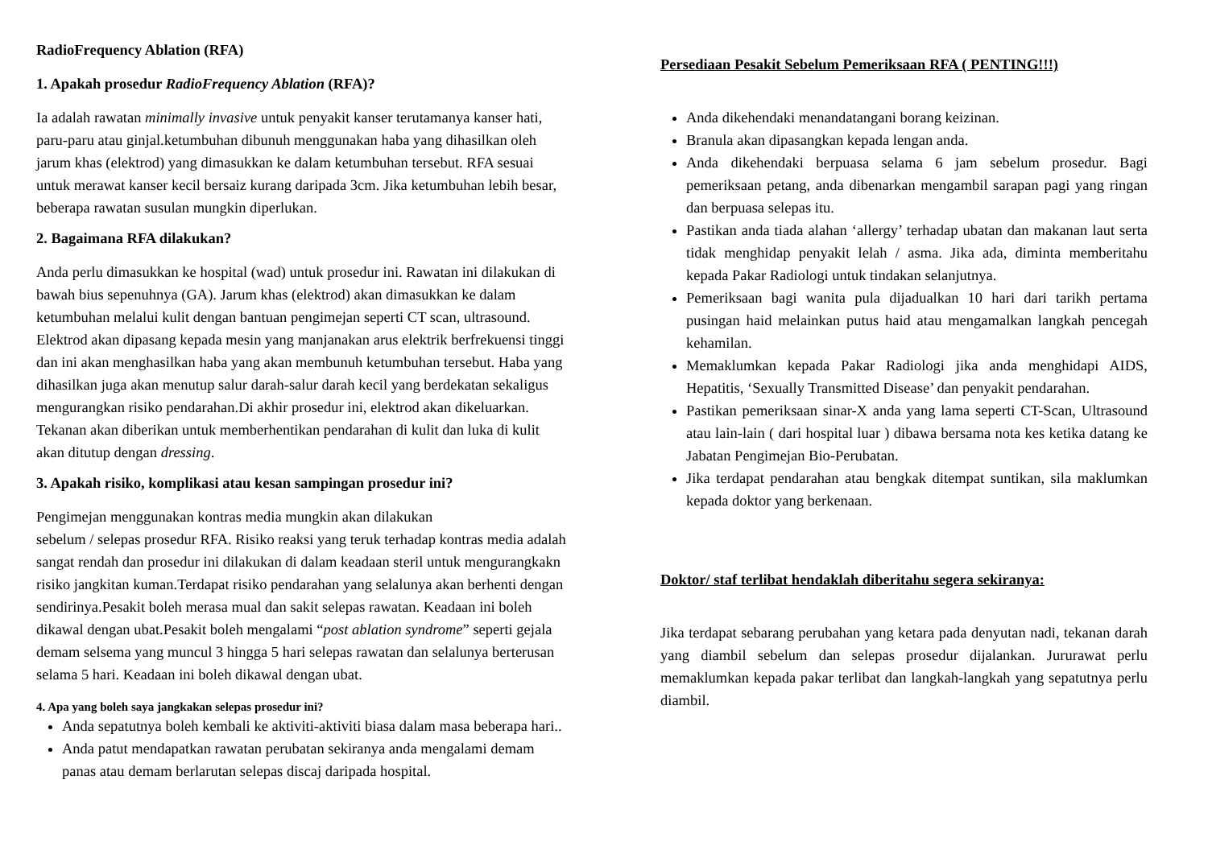RadioFrequency Ablation (RFA)
1. Apakah prosedur RadioFrequency Ablation (RFA)?
Ia adalah rawatan minimally invasive untuk penyakit kanser terutamanya kanser hati, paru-paru atau ginjal.ketumbuhan dibunuh menggunakan haba yang dihasilkan oleh jarum khas (elektrod) yang dimasukkan ke dalam ketumbuhan tersebut. RFA sesuai untuk merawat kanser kecil bersaiz kurang daripada 3cm. Jika ketumbuhan lebih besar, beberapa rawatan susulan mungkin diperlukan.
2. Bagaimana RFA dilakukan?
Anda perlu dimasukkan ke hospital (wad) untuk prosedur ini. Rawatan ini dilakukan di bawah bius sepenuhnya (GA). Jarum khas (elektrod) akan dimasukkan ke dalam ketumbuhan melalui kulit dengan bantuan pengimejan seperti CT scan, ultrasound. Elektrod akan dipasang kepada mesin yang manjanakan arus elektrik berfrekuensi tinggi dan ini akan menghasilkan haba yang akan membunuh ketumbuhan tersebut. Haba yang dihasilkan juga akan menutup salur darah-salur darah kecil yang berdekatan sekaligus mengurangkan risiko pendarahan.Di akhir prosedur ini, elektrod akan dikeluarkan. Tekanan akan diberikan untuk memberhentikan pendarahan di kulit dan luka di kulit akan ditutup dengan dressing.
3. Apakah risiko, komplikasi atau kesan sampingan prosedur ini?
Pengimejan menggunakan kontras media mungkin akan dilakukan
sebelum / selepas prosedur RFA. Risiko reaksi yang teruk terhadap kontras media adalah sangat rendah dan prosedur ini dilakukan di dalam keadaan steril untuk mengurangkakn risiko jangkitan kuman.Terdapat risiko pendarahan yang selalunya akan berhenti dengan sendirinya.Pesakit boleh merasa mual dan sakit selepas rawatan. Keadaan ini boleh dikawal dengan ubat.Pesakit boleh mengalami “post ablation syndrome” seperti gejala demam selsema yang muncul 3 hingga 5 hari selepas rawatan dan selalunya berterusan selama 5 hari. Keadaan ini boleh dikawal dengan ubat.
4. Apa yang boleh saya jangkakan selepas prosedur ini?
Anda sepatutnya boleh kembali ke aktiviti-aktiviti biasa dalam masa beberapa hari..
Anda patut mendapatkan rawatan perubatan sekiranya anda mengalami demam panas atau demam berlarutan selepas discaj daripada hospital.
Persediaan Pesakit Sebelum Pemeriksaan RFA ( PENTING!!!)
Anda dikehendaki menandatangani borang keizinan.
Branula akan dipasangkan kepada lengan anda.
Anda dikehendaki berpuasa selama 6 jam sebelum prosedur. Bagi pemeriksaan petang, anda dibenarkan mengambil sarapan pagi yang ringan dan berpuasa selepas itu.
Pastikan anda tiada alahan ‘allergy’ terhadap ubatan dan makanan laut serta tidak menghidap penyakit lelah / asma. Jika ada, diminta memberitahu kepada Pakar Radiologi untuk tindakan selanjutnya.
Pemeriksaan bagi wanita pula dijadualkan 10 hari dari tarikh pertama pusingan haid melainkan putus haid atau mengamalkan langkah pencegah kehamilan.
Memaklumkan kepada Pakar Radiologi jika anda menghidapi AIDS, Hepatitis, ‘Sexually Transmitted Disease’ dan penyakit pendarahan.
Pastikan pemeriksaan sinar-X anda yang lama seperti CT-Scan, Ultrasound atau lain-lain ( dari hospital luar ) dibawa bersama nota kes ketika datang ke Jabatan Pengimejan Bio-Perubatan.
Jika terdapat pendarahan atau bengkak ditempat suntikan, sila maklumkan kepada doktor yang berkenaan.
Doktor/ staf terlibat hendaklah diberitahu segera sekiranya:
Jika terdapat sebarang perubahan yang ketara pada denyutan nadi, tekanan darah yang diambil sebelum dan selepas prosedur dijalankan. Jururawat perlu memaklumkan kepada pakar terlibat dan langkah-langkah yang sepatutnya perlu diambil.